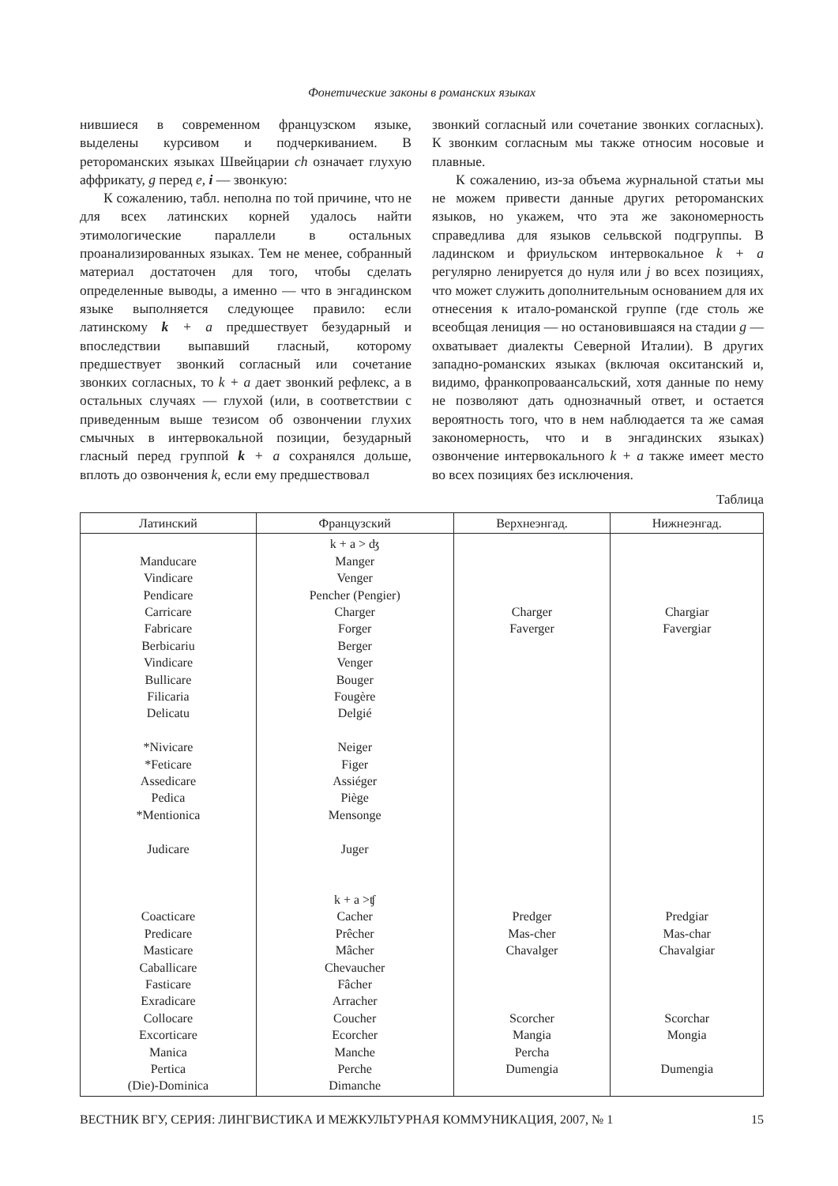Фонетические законы в романских языках
нившиеся в современном французском языке, выделены курсивом и подчеркиванием. В ретороманских языках Швейцарии ch означает глухую аффрикату, g перед e, i — звонкую:
К сожалению, табл. неполна по той причине, что не для всех латинских корней удалось найти этимологические параллели в остальных проанализированных языках. Тем не менее, собранный материал достаточен для того, чтобы сделать определенные выводы, а именно — что в энгадинском языке выполняется следующее правило: если латинскому k + a предшествует безударный и впоследствии выпавший гласный, которому предшествует звонкий согласный или сочетание звонких согласных, то k + a дает звонкий рефлекс, а в остальных случаях — глухой (или, в соответствии с приведенным выше тезисом об озвончении глухих смычных в интервокальной позиции, безударный гласный перед группой k + a сохранялся дольше, вплоть до озвончения k, если ему предшествовал
звонкий согласный или сочетание звонких согласных). К звонким согласным мы также относим носовые и плавные.
К сожалению, из-за объема журнальной статьи мы не можем привести данные других ретороманских языков, но укажем, что эта же закономерность справедлива для языков сельвской подгруппы. В ладинском и фриульском интервокальное k + a регулярно ленируется до нуля или j во всех позициях, что может служить дополнительным основанием для их отнесения к итало-романской группе (где столь же всеобщая лениция — но остановившаяся на стадии g — охватывает диалекты Северной Италии). В других западно-романских языках (включая окситанский и, видимо, франкопроваансальский, хотя данные по нему не позволяют дать однозначный ответ, и остается вероятность того, что в нем наблюдается та же самая закономерность, что и в энгадинских языках) озвончение интервокального k + a также имеет место во всех позициях без исключения.
Таблица
| Латинский | Французский | Верхнеэнгад. | Нижнеэнгад. |
| --- | --- | --- | --- |
| Manducare Vindicare Pendicare Carricare Fabricare Berbicariu Vindicare Bullicare Filicaria Delicatu *Nivicare *Feticare Assedicare Pedica *Mentionica Judicare Coacticare Predicare Masticare Caballicare Fasticare Exradicare Collocare Excorticare Manica Pertica (Die)-Dominica | k + a > ʤ Manger Venger Pencher (Pengier) Charger Forger Berger Venger Bouger Fougère Delgié Neiger Figer Assiéger Piège Mensonge Juger k + a >ʧ Cacher Prêcher Mâcher Chevaucher Fâcher Arracher Coucher Ecorcher Manche Perche Dimanche | Charger Faverger Predger Mas-cher Chavalger Scorcher Mangia Percha Dumengia | Chargiar Favergiar Predgiar Mas-char Chavalgiar Scorchar Mongia Dumengia |
ВЕСТНИК ВГУ, СЕРИЯ: ЛИНГВИСТИКА И МЕЖКУЛЬТУРНАЯ КОММУНИКАЦИЯ, 2007, № 1 15